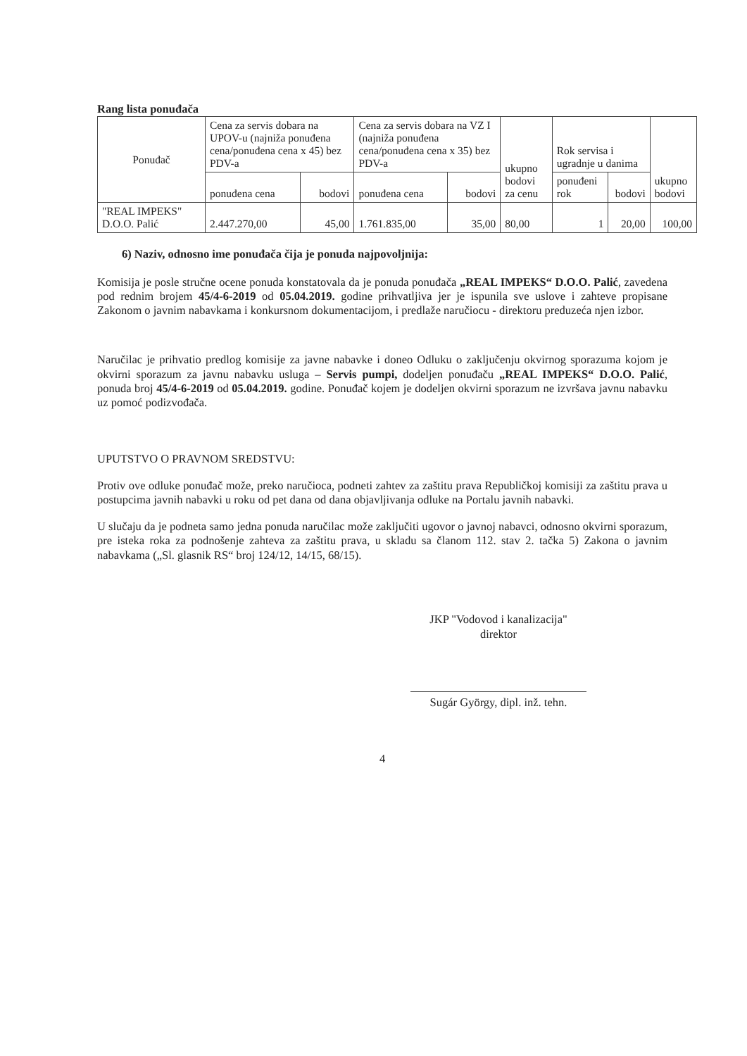Rang lista ponuđača
| Ponuđač | Cena za servis dobara na UPOV-u (najniža ponuđena cena/ponuđena cena x 45) bez PDV-a | | Cena za servis dobara na VZ I (najniža ponuđena cena/ponuđena cena x 35) bez PDV-a | | ukupno bodovi za cenu | Rok servisa i ugradnje u danima | | ukupno bodovi |
| --- | --- | --- | --- | --- | --- | --- | --- | --- |
| | ponuđena cena | bodovi | ponuđena cena | bodovi | | ponuđeni rok | bodovi | |
| "REAL IMPEKS" D.O.O. Palić | 2.447.270,00 | 45,00 | 1.761.835,00 | 35,00 | 80,00 | 1 | 20,00 | 100,00 |
6) Naziv, odnosno ime ponuđača čija je ponuda najpovoljnija:
Komisija je posle stručne ocene ponuda konstatovala da je ponuda ponuđača „REAL IMPEKS“ D.O.O. Palić, zavedena pod rednim brojem 45/4-6-2019 od 05.04.2019. godine prihvatljiva jer je ispunila sve uslove i zahteve propisane Zakonom o javnim nabavkama i konkursnom dokumentacijom, i predlaže naručiocu - direktoru preduzeća njen izbor.
Naručilac je prihvatio predlog komisije za javne nabavke i doneo Odluku o zaključenju okvirnog sporazuma kojom je okvirni sporazum za javnu nabavku usluga – Servis pumpi, dodeljen ponuđaču „REAL IMPEKS“ D.O.O. Palić, ponuda broj 45/4-6-2019 od 05.04.2019. godine. Ponuđač kojem je dodeljen okvirni sporazum ne izvršava javnu nabavku uz pomoć podizvođača.
UPUTSTVO O PRAVNOM SREDSTVU:
Protiv ove odluke ponuđač može, preko naručioca, podneti zahtev za zaštitu prava Republičkoj komisiji za zaštitu prava u postupcima javnih nabavki u roku od pet dana od dana objavljivanja odluke na Portalu javnih nabavki.
U slučaju da je podneta samo jedna ponuda naručilac može zaključiti ugovor o javnoj nabavci, odnosno okvirni sporazum, pre isteka roka za podnošenje zahteva za zaštitu prava, u skladu sa članom 112. stav 2. tačka 5) Zakona o javnim nabavkama („Sl. glasnik RS“ broj 124/12, 14/15, 68/15).
JKP "Vodovod i kanalizacija"
direktor
Sugár György, dipl. inž. tehn.
4